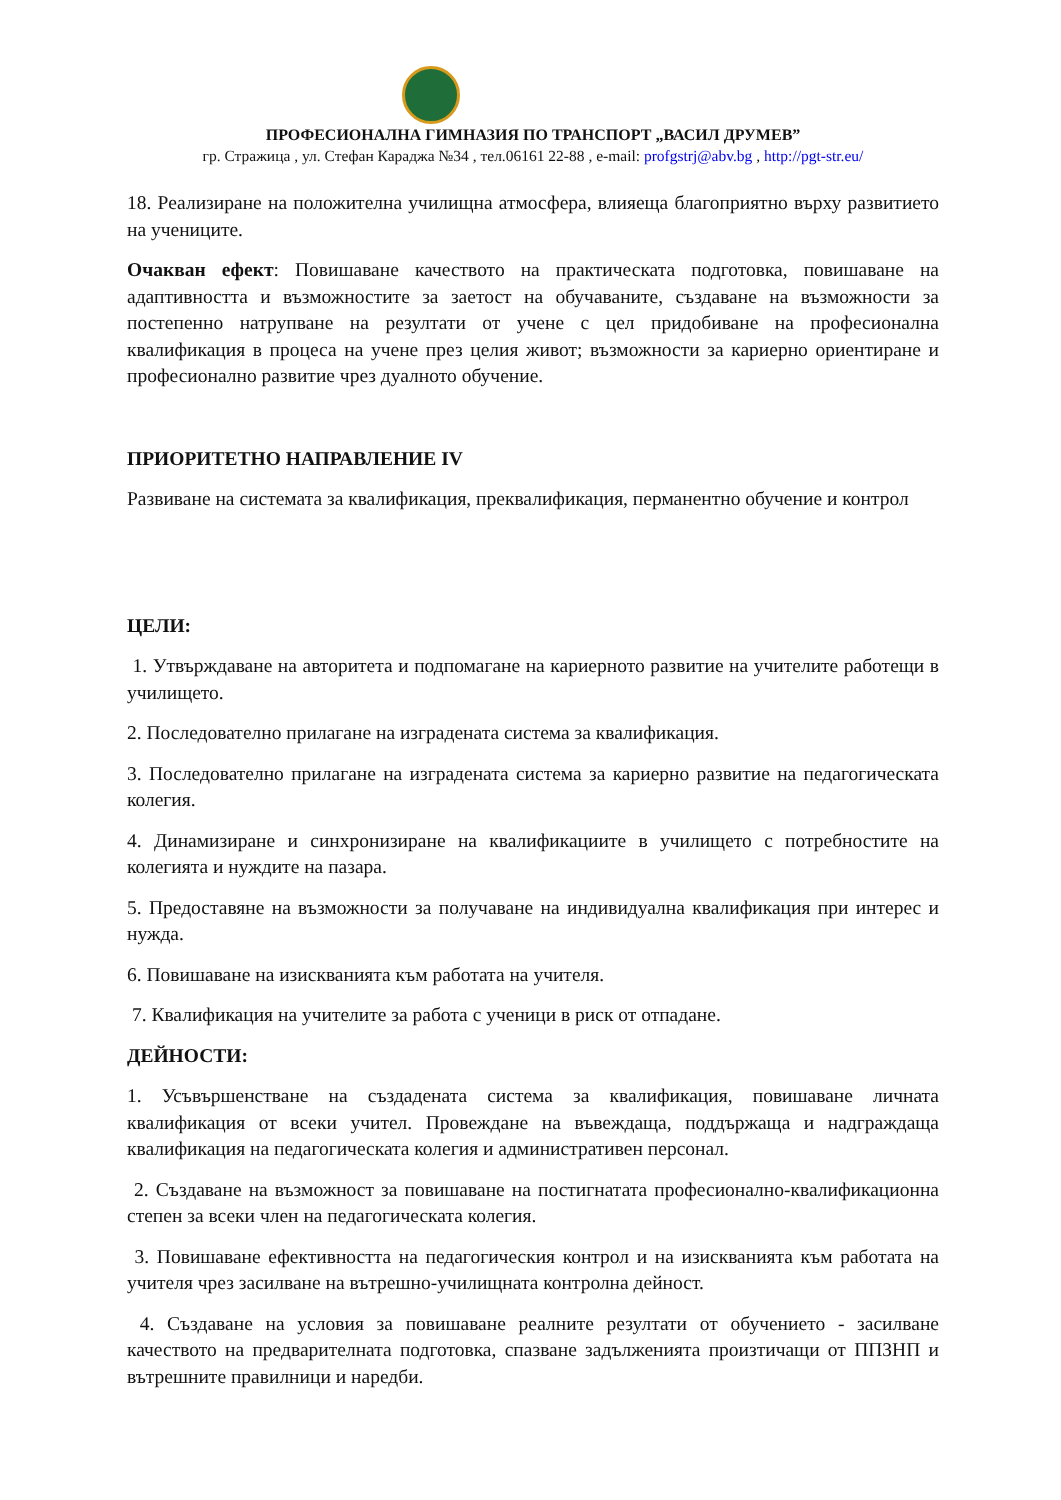ПРОФЕСИОНАЛНА ГИМНАЗИЯ ПО ТРАНСПОРТ „ВАСИЛ ДРУМЕВ”
гр. Стражица , ул. Стефан Караджа №34 , тел.06161 22-88 , e-mail: profgstrj@abv.bg , http://pgt-str.eu/
18. Реализиране на положителна училищна атмосфера, влияеща благоприятно върху развитието на учениците.
Очакван ефект: Повишаване качеството на практическата подготовка, повишаване на адаптивността и възможностите за заетост на обучаваните, създаване на възможности за постепенно натрупване на резултати от учене с цел придобиване на професионална квалификация в процеса на учене през целия живот; възможности за кариерно ориентиране и професионално развитие чрез дуалното обучение.
ПРИОРИТЕТНО НАПРАВЛЕНИЕ IV
Развиване на системата за квалификация, преквалификация, перманентно обучение и контрол
ЦЕЛИ:
1. Утвърждаване на авторитета и подпомагане на кариерното развитие на учителите работещи в училището.
2. Последователно прилагане на изградената система за квалификация.
3. Последователно прилагане на изградената система за кариерно развитие на педагогическата колегия.
4. Динамизиране и синхронизиране на квалификациите в училището с потребностите на колегията и нуждите на пазара.
5. Предоставяне на възможности за получаване на индивидуална квалификация при интерес и нужда.
6. Повишаване на изискванията към работата на учителя.
7. Квалификация на учителите за работа с ученици в риск от отпадане.
ДЕЙНОСТИ:
1. Усъвършенстване на създадената система за квалификация, повишаване личната квалификация от всеки учител. Провеждане на въвеждаща, поддържаща и надграждаща квалификация на педагогическата колегия и административен персонал.
2. Създаване на възможност за повишаване на постигнатата професионално-квалификационна степен за всеки член на педагогическата колегия.
3. Повишаване ефективността на педагогическия контрол и на изискванията към работата на учителя чрез засилване на вътрешно-училищната контролна дейност.
4. Създаване на условия за повишаване реалните резултати от обучението - засилване качеството на предварителната подготовка, спазване задълженията произтичащи от ППЗНП и вътрешните правилници и наредби.